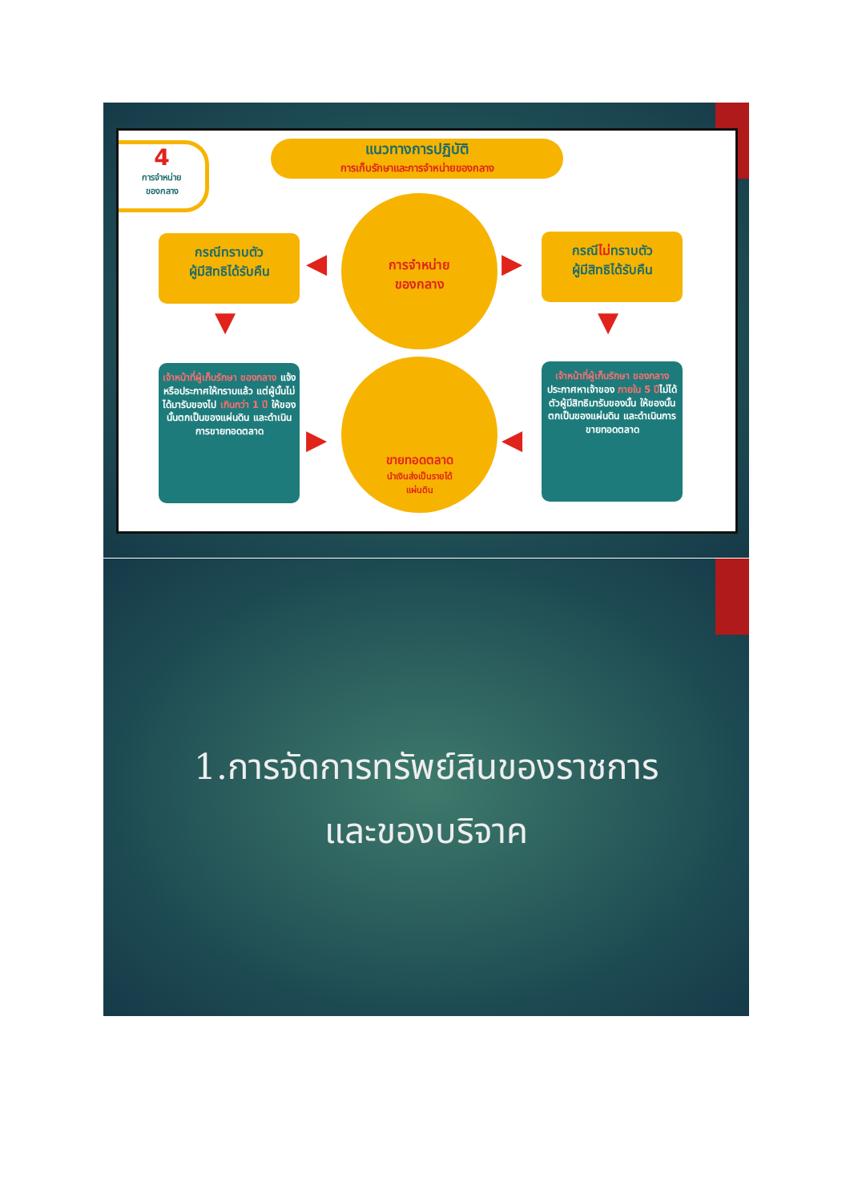4
การจำหน่าย
ของกลาง
แนวทางการปฏิบัติ
การเก็บรักษาและการจำหน่ายของกลาง
กรณีทราบตัว
ผู้มีสิทธิได้รับคืน
การจำหน่าย
ของกลาง
กรณีไม่ทราบตัว
ผู้มีสิทธิได้รับคืน
◀ ▶
▼ ▼
เจ้าหน้าที่ผู้เก็บรักษา ของกลาง แจ้งหรือประกาศให้ทราบแล้ว แต่ผู้นั้นไม่ได้มารับของไป เกินกว่า 1 ปี ให้ของนั้นตกเป็นของแผ่นดิน และดำเนินการขายทอดตลาด
ขายทอดตลาด
นำเงินส่งเป็นรายได้
แผ่นดิน
เจ้าหน้าที่ผู้เก็บรักษา ของกลาง ประกาศหาเจ้าของ ภายใน 5 ปีไม่ได้ตัวผู้มีสิทธิมารับของนั้น ให้ของนั้นตกเป็นของแผ่นดิน และดำเนินการขายทอดตลาด
▶ ◀
1.การจัดการทรัพย์สินของราชการ
และของบริจาค